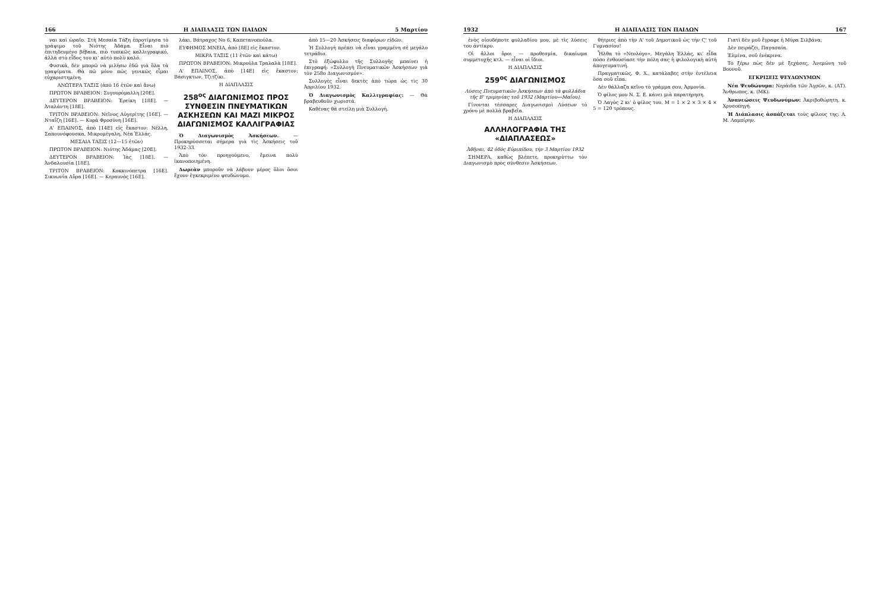166 Η ΔΙΑΠΛΑΣΙΣ ΤΩΝ ΠΑΙΔΩΝ 5 Μαρτίου
ναι καὶ ὡραῖο. Στὴ Μεσαία Τάξη ἐπροτίμησα τὸ γράψιμο τοῦ Νιότης Ἀδάμα. Εἶναι πιὸ ἐπιτηδευμένο βέβαια, πιὸ τυπικῶς καλλιγραφικό, ἀλλὰ στὸ εἶδος του κι' αὐτὸ πολὺ καλό.
Φυσικά, δὲν μπορῶ νὰ μιλήσω ἐδῶ γιὰ ὅλα τὰ γραψίματα. Θὰ πῶ μόνο πῶς γενικῶς εἶμαι εὐχαριστημένη.
ΑΝΩΤΕΡΑ ΤΑΞΙΣ (ἀπὸ 16 ἐτῶν καὶ ἄνω)
ΠΡΩΤΟΝ ΒΡΑΒΕΙΟΝ: Συγουρόμαλλη [20Ε].
ΔΕΥΤΕΡΟΝ ΒΡΑΒΕΙΟΝ: Ἐρείκη [18Ε]. — Ἀταλάντη [18Ε].
ΤΡΙΤΟΝ ΒΡΑΒΕΙΟΝ: Νεῖνος Αὐγερίτης [16Ε]. — Νταΐζη [16Ε]. — Κυρὰ Φροσύνη [16Ε].
Α' ΕΠΑΙΝΟΣ, ἀπὸ [14Ε] εἰς ἕκαστον: Νέλλη, Σαπουνόφουσκα, Μικρομέγαλη, Νέα Ἑλλάς.
ΜΕΣΑΙΑ ΤΑΞΙΣ (12—15 ἐτῶν)
ΠΡΩΤΟΝ ΒΡΑΒΕΙΟΝ: Νιότης Ἀδάμας [20Ε].
ΔΕΥΤΕΡΟΝ ΒΡΑΒΕΙΟΝ: Ἰὰς [18Ε]. — Ἀνδαλουσία [18Ε].
ΤΡΙΤΟΝ ΒΡΑΒΕΙΟΝ: Κοκκινόπετρα [16Ε]. Σικυωνία Αὔρα [16Ε]. — Κεραυνὸς [16Ε].
λάκι, Βάτραχος Νο 6, Καπετανοπούλα.
ΕΥΦΗΜΟΣ ΜΝΕΙΑ, ἀπὸ [8Ε] εἰς ἕκαστον.
ΜΙΚΡΑ ΤΑΞΙΣ (11 ἐτῶν καὶ κάτω)
ΠΡΩΤΟΝ ΒΡΑΒΕΙΟΝ: Μικρούλα Τραλαλὰ [18Ε].
Α' ΕΠΑΙΝΟΣ, ἀπὸ [14Ε] εἰς ἕκαστον: Βάσιγκτων, Τζιτζίκι.
Η ΔΙΑΠΛΑΣΙΣ
258<sup>ος</sup> ΔΙΑΓΩΝΙΣΜΟΣ ΠΡΟΣ ΣΥΝΘΕΣΙΝ ΠΝΕΥΜΑΤΙΚΩΝ ΑΣΚΗΣΕΩΝ ΚΑΙ ΜΑΖΙ ΜΙΚΡΟΣ ΔΙΑΓΩΝΙΣΜΟΣ ΚΑΛΛΙΓΡΑΦΙΑΣ
Ὁ Διαγωνισμὸς Ἀσκήσεων. — Προκηρύσσεται σήμερα γιὰ τὶς Ἀσκήσεις τοῦ 1932-33.
Ἀπὸ τὸν προηγούμενο, ἔμεινα πολὺ ἱκανοποιημένη.
Δωρεὰν μποροῦν νὰ λάβουν μέρος ὅλοι ὅσοι ἔχουν ἐγκεκριμένο ψευδώνυμο.
ἀπὸ 15—20 Ἀσκήσεις διαφόρων εἰδῶν.
Ἡ Συλλογὴ πρέπει νὰ εἶναι γραμμένη σὲ μεγάλο τετράδιο.
Στὸ ἐξώφυλλο τῆς Συλλογῆς μπαίνει ἡ ἐπιγραφή: «Συλλογὴ Πνευματικῶν Ἀσκήσεων γιὰ τὸν 258ο Διαγωνισμόν».
Συλλογὲς εἶναι δεκτὲς ἀπὸ τώρα ὡς τὶς 30 Ἀπριλίου 1932.
Ὁ Διαγωνισμὸς Καλλιγραφίας: — Θὰ βραβευθοῦν χωριστά.
Καθένας θὰ στείλῃ μιὰ Συλλογὴ.
1932 Η ΔΙΑΠΛΑΣΙΣ ΤΩΝ ΠΑΙΔΩΝ 167
ἑνὸς οἱουδήποτε φυλλαδίου μου, μὲ τὶς λύσεις του ἀντίκρυ.
Οἱ ἄλλοι ὅροι — προθεσμία, δικαίωμα συμμετοχῆς κτλ. — εἶναι οἱ ἴδιοι.
Η ΔΙΑΠΛΑΣΙΣ
259<sup>ος</sup> ΔΙΑΓΩΝΙΣΜΟΣ
Λύσεις Πνευματικῶν Ἀσκήσεων ἀπὸ τὰ φυλλάδια τῆς Β' τριμηνίας τοῦ 1932 (Μαρτίου—Μαΐου).
Γίνονται τέσσαρες Διαγωνισμοὶ Λύσεων τὸ χρόνο μὲ πολλὰ βραβεῖα.
Η ΔΙΑΠΛΑΣΙΣ
ΑΛΛΗΛΟΓΡΑΦΙΑ ΤΗΣ «ΔΙΑΠΛΑΣΕΩΣ»
Ἀθῆναι, 42 ὁδὸς Εὐριπίδου, τὴν 3 Μαρτίου 1932
ΣΗΜΕΡΑ, καθὼς βλέπετε, προκηρύττω τὸν Διαγωνισμὸ πρὸς σύνθεσιν Ἀσκήσεων.
θήτριες ἀπὸ τὴν Α' τοῦ Δημοτικοῦ ὡς τὴν Ϛ' τοῦ Γυμνασίου!
Ἦλθα τὸ «Νεολόγο», Μεγάλη Ἑλλάς, κι' εἶδα πόσο ἐνθουσίασε τὴν πόλη σας ἡ φιλολογικὴ αὐτὴ ἀπογευματινή.
Πραγματικῶς, Φ. Χ., κατάλαβες στὴν ἐντέλεια ὅσα σοῦ εἶπα.
Δὲν θάλλαζα κεῖνο τὸ γράμμα σου, Ἀρμονία.
Ὁ φίλος μου Ν. Σ. Ε. κάνει μιὰ παρατήρηση.
Ὁ Λαγὸς 2 κι' ὁ φίλος του. M = 1 × 2 × 3 × 4 × 5 = 120 τρόπους.
Γιατὶ δὲν μοῦ ἔγραφε ἡ Μύρα Σιλβάνα;
Δὲν πειράζει, Παγασαία.
Ἐλμίνα, σοῦ ἐνέκρινα.
Τὸ ξέρω πὼς δὲν μὲ ξεχάσες, Ἀνεμώνη τοῦ Βουνοῦ.
ΕΓΚΡΙΣΕΙΣ ΨΕΥΔΩΝΥΜΩΝ
Νέα Ψευδώνυμα: Νεράιδα τῶν Ἀγρῶν, κ. (ΑΤ). Ἄνθρωπος, κ. (ΜΚ).
Ἀνανεώσεις Ψευδωνύμων: Ἀκριβοθώρητη, κ. Χρυσοπηγή.
Ἡ Διάπλασις ἀσπάζεται τοὺς φίλους της: Α. Μ. Λαμπίρην.